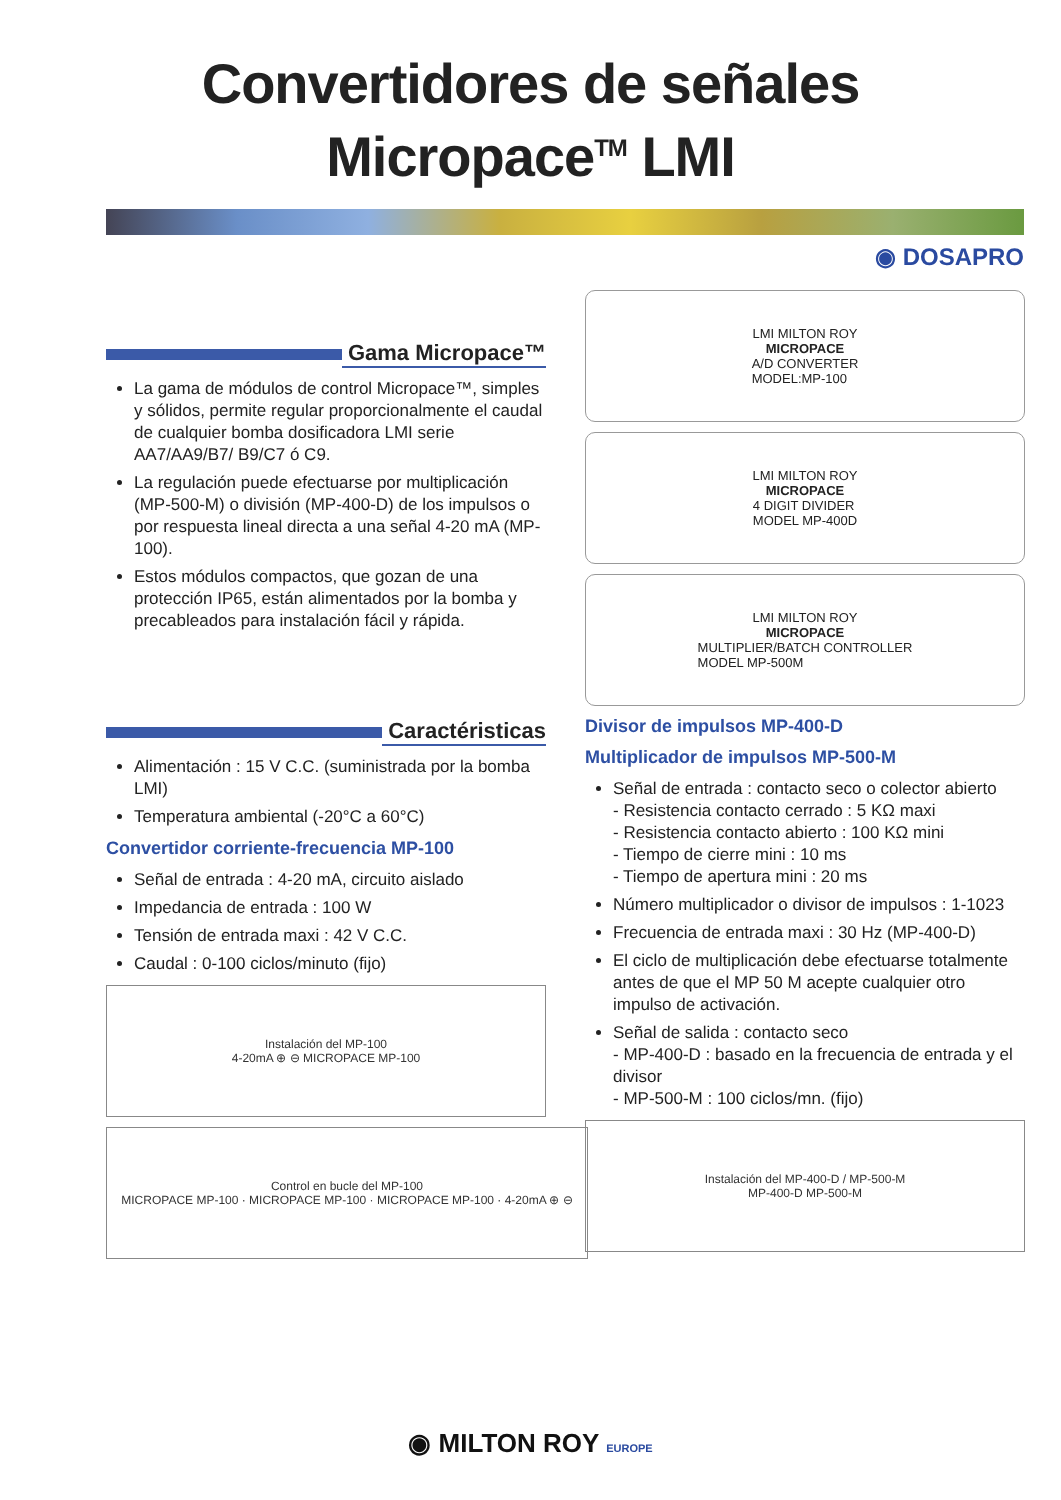Convertidores de señales
Micropace<sup>TM</sup> LMI
◉ DOSAPRO
Gama Micropace™
La gama de módulos de control Micropace™, simples y sólidos, permite regular proporcionalmente el caudal de cualquier bomba dosificadora LMI serie AA7/AA9/B7/ B9/C7 ó C9.
La regulación puede efectuarse por multiplicación (MP-500-M) o división (MP-400-D) de los impulsos o por respuesta lineal directa a una señal 4-20 mA (MP-100).
Estos módulos compactos, que gozan de una protección IP65, están alimentados por la bomba y precableados para instalación fácil y rápida.
Caractéristicas
Alimentación : 15 V C.C. (suministrada por la bomba LMI)
Temperatura ambiental (-20°C a 60°C)
Convertidor corriente-frecuencia MP-100
Señal de entrada : 4-20 mA, circuito aislado
Impedancia de entrada : 100 W
Tensión de entrada maxi : 42 V C.C.
Caudal : 0-100 ciclos/minuto (fijo)
Instalación del MP-100
4-20mA ⊕ ⊖ MICROPACE MP-100
Control en bucle del MP-100
MICROPACE MP-100 · MICROPACE MP-100 · MICROPACE MP-100 · 4-20mA ⊕ ⊖
LMI MILTON ROY
MICROPACE
A/D CONVERTER
MODEL:MP-100
LMI MILTON ROY
MICROPACE
4 DIGIT DIVIDER
MODEL MP-400D
LMI MILTON ROY
MICROPACE
MULTIPLIER/BATCH CONTROLLER
MODEL MP-500M
Divisor de impulsos MP-400-D
Multiplicador de impulsos MP-500-M
Señal de entrada : contacto seco o colector abierto
- Resistencia contacto cerrado : 5 KΩ maxi
- Resistencia contacto abierto : 100 KΩ mini
- Tiempo de cierre mini : 10 ms
- Tiempo de apertura mini : 20 ms
Número multiplicador o divisor de impulsos : 1-1023
Frecuencia de entrada maxi : 30 Hz (MP-400-D)
El ciclo de multiplicación debe efectuarse totalmente antes de que el MP 50 M acepte cualquier otro impulso de activación.
Señal de salida : contacto seco
- MP-400-D : basado en la frecuencia de entrada y el divisor
- MP-500-M : 100 ciclos/mn. (fijo)
Instalación del MP-400-D / MP-500-M
MP-400-D MP-500-M
◉ MILTON ROY EUROPE